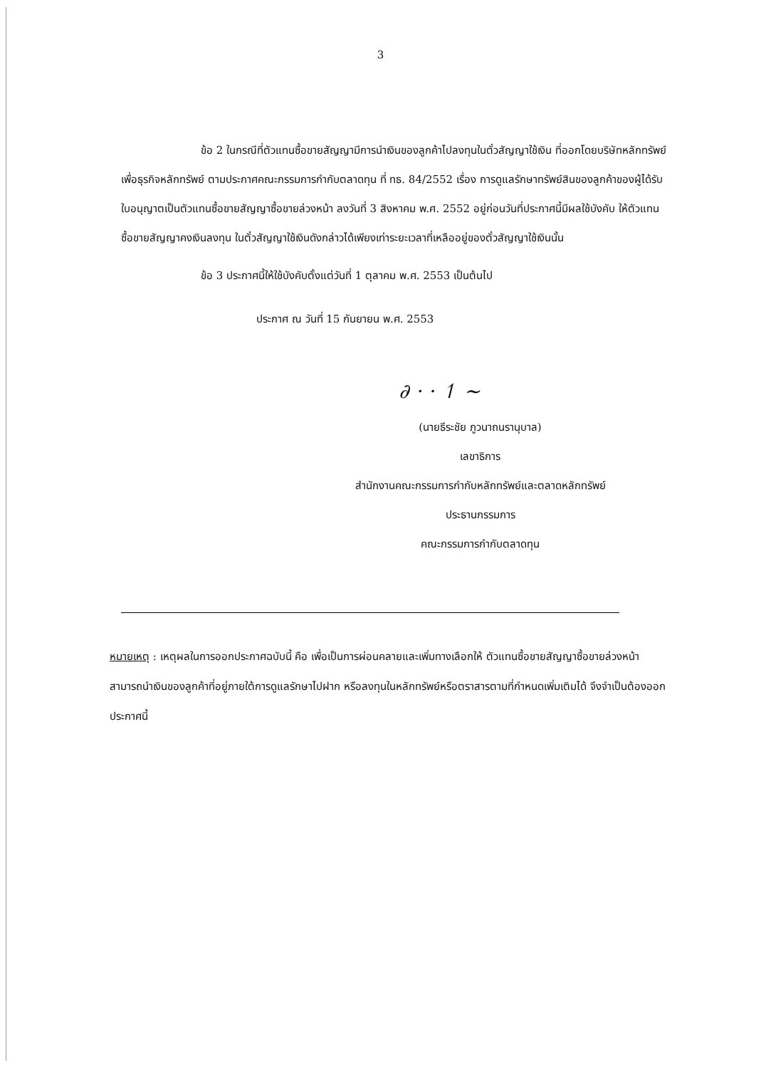3
ข้อ 2 ในกรณีที่ตัวแทนซื้อขายสัญญามีการนำเงินของลูกค้าไปลงทุนในตั๋วสัญญาใช้เงิน ที่ออกโดยบริษัทหลักทรัพย์เพื่อธุรกิจหลักทรัพย์ ตามประกาศคณะกรรมการกำกับตลาดทุน ที่ ทธ. 84/2552 เรื่อง การดูแลรักษาทรัพย์สินของลูกค้าของผู้ได้รับใบอนุญาตเป็นตัวแทนซื้อขายสัญญาซื้อขายล่วงหน้า ลงวันที่ 3 สิงหาคม พ.ศ. 2552 อยู่ก่อนวันที่ประกาศนี้มีผลใช้บังคับ ให้ตัวแทนซื้อขายสัญญาคงเงินลงทุน ในตั๋วสัญญาใช้เงินดังกล่าวได้เพียงเท่าระยะเวลาที่เหลืออยู่ของตั๋วสัญญาใช้เงินนั้น
ข้อ 3 ประกาศนี้ให้ใช้บังคับตั้งแต่วันที่ 1 ตุลาคม พ.ศ. 2553 เป็นต้นไป
ประกาศ ณ วันที่ 15 กันยายน พ.ศ. 2553
∂ · · ↿ ∼
(นายธีระชัย ภูวนาถนรานุบาล)
เลขาธิการ
สำนักงานคณะกรรมการกำกับหลักทรัพย์และตลาดหลักทรัพย์
ประธานกรรมการ
คณะกรรมการกำกับตลาดทุน
หมายเหตุ : เหตุผลในการออกประกาศฉบับนี้ คือ เพื่อเป็นการผ่อนคลายและเพิ่มทางเลือกให้ ตัวแทนซื้อขายสัญญาซื้อขายล่วงหน้าสามารถนำเงินของลูกค้าที่อยู่ภายใต้การดูแลรักษาไปฝาก หรือลงทุนในหลักทรัพย์หรือตราสารตามที่กำหนดเพิ่มเติมได้ จึงจำเป็นต้องออกประกาศนี้